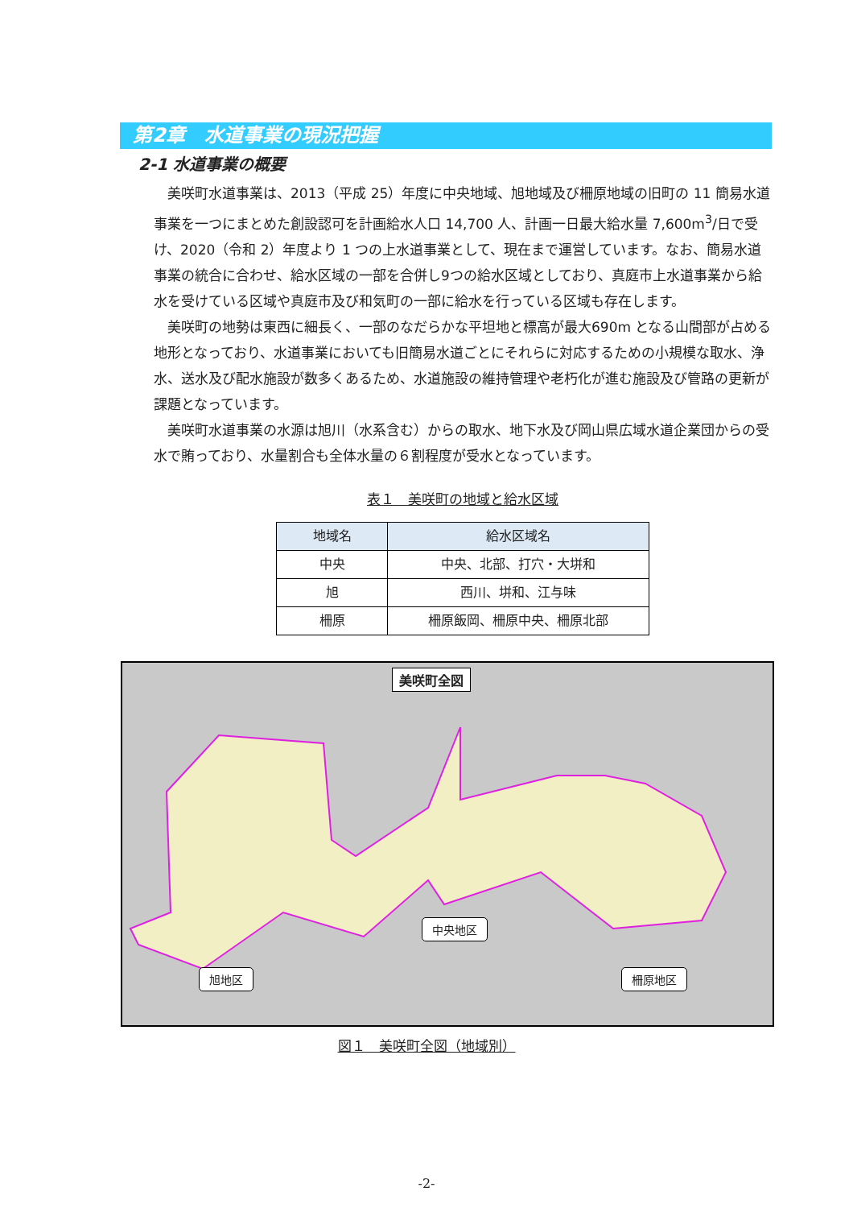第2章　水道事業の現況把握
2-1 水道事業の概要
美咲町水道事業は、2013（平成 25）年度に中央地域、旭地域及び柵原地域の旧町の 11 簡易水道事業を一つにまとめた創設認可を計画給水人口 14,700 人、計画一日最大給水量 7,600m<sup>3</sup>/日で受け、2020（令和 2）年度より 1 つの上水道事業として、現在まで運営しています。なお、簡易水道事業の統合に合わせ、給水区域の一部を合併し9つの給水区域としており、真庭市上水道事業から給水を受けている区域や真庭市及び和気町の一部に給水を行っている区域も存在します。
美咲町の地勢は東西に細長く、一部のなだらかな平坦地と標高が最大690m となる山間部が占める地形となっており、水道事業においても旧簡易水道ごとにそれらに対応するための小規模な取水、浄水、送水及び配水施設が数多くあるため、水道施設の維持管理や老朽化が進む施設及び管路の更新が課題となっています。
美咲町水道事業の水源は旭川（水系含む）からの取水、地下水及び岡山県広域水道企業団からの受水で賄っており、水量割合も全体水量の６割程度が受水となっています。
表１　美咲町の地域と給水区域
| 地域名 | 給水区域名 |
| --- | --- |
| 中央 | 中央、北部、打穴・大垪和 |
| 旭 | 西川、垪和、江与味 |
| 柵原 | 柵原飯岡、柵原中央、柵原北部 |
美咲町全図
中央地区
旭地区 柵原地区
図１　美咲町全図（地域別）
-2-